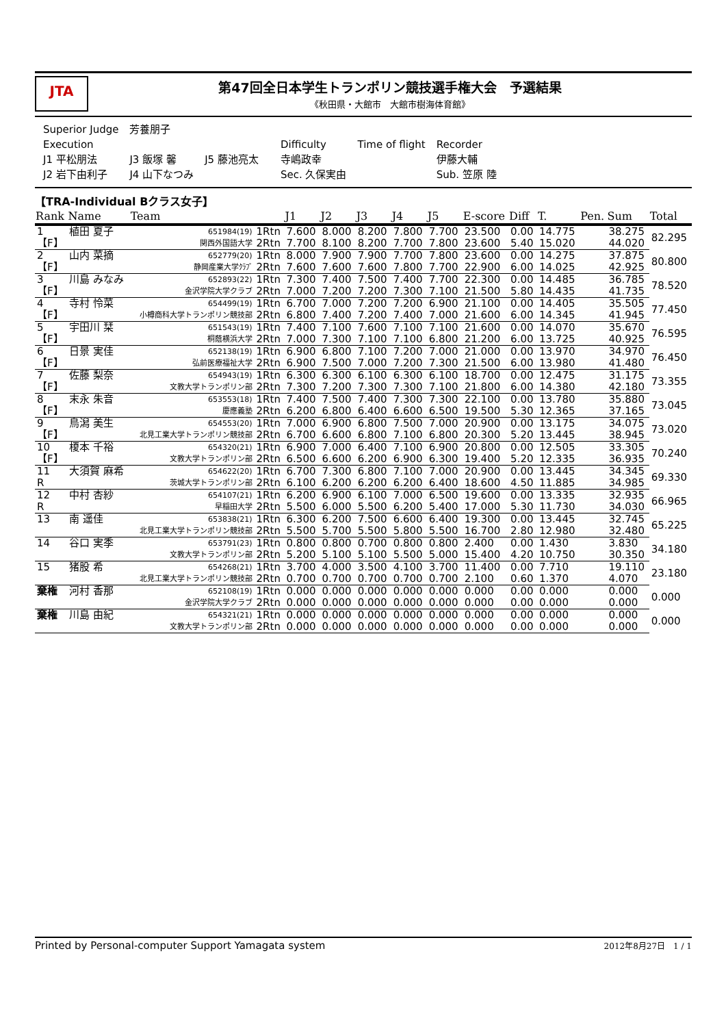JTA
第47回全日本学生トランポリン競技選手権大会　予選結果
《秋田県・大館市　大館市樹海体育館》
| Superior Judge | 芳養朋子 | | | | | |
| Execution | | | | Difficulty | Time of flight | Recorder |
| J1 平松朋法 | J3 飯塚 馨 | J5 藤池亮太 | | 寺嶋政幸 | | 伊藤大輔 |
| J2 岩下由利子 | J4 山下なつみ | | | Sec. 久保実由 | | Sub. 笠原 陸 |
【TRA-Individual Bクラス女子】
| Rank | Name | Team | | J1 | J2 | J3 | J4 | J5 | E-score | Diff | T. | Pen. | Sum | Total |
| --- | --- | --- | --- | --- | --- | --- | --- | --- | --- | --- | --- | --- | --- | --- |
| 1 | 植田 夏子 | 651984(19) | 1Rtn | 7.600 | 8.000 | 8.200 | 7.800 | 7.700 | 23.500 | 0.00 | 14.775 | | 38.275 | 82.295 |
| 【F】 | | 関西外国語大学 | 2Rtn | 7.700 | 8.100 | 8.200 | 7.700 | 7.800 | 23.600 | 5.40 | 15.020 | | 44.020 | |
| 2 | 山内 菜摘 | 652779(20) | 1Rtn | 8.000 | 7.900 | 7.900 | 7.700 | 7.800 | 23.600 | 0.00 | 14.275 | | 37.875 | 80.800 |
| 【F】 | | 静岡産業大学ｸﾗﾌﾞ | 2Rtn | 7.600 | 7.600 | 7.600 | 7.800 | 7.700 | 22.900 | 6.00 | 14.025 | | 42.925 | |
| 3 | 川島 みなみ | 652893(22) | 1Rtn | 7.300 | 7.400 | 7.500 | 7.400 | 7.700 | 22.300 | 0.00 | 14.485 | | 36.785 | 78.520 |
| 【F】 | | 金沢学院大学クラブ | 2Rtn | 7.000 | 7.200 | 7.200 | 7.300 | 7.100 | 21.500 | 5.80 | 14.435 | | 41.735 | |
| 4 | 寺村 怜菜 | 654499(19) | 1Rtn | 6.700 | 7.000 | 7.200 | 7.200 | 6.900 | 21.100 | 0.00 | 14.405 | | 35.505 | 77.450 |
| 【F】 | | 小樽商科大学トランポリン競技部 | 2Rtn | 6.800 | 7.400 | 7.200 | 7.400 | 7.000 | 21.600 | 6.00 | 14.345 | | 41.945 | |
| 5 | 宇田川 栞 | 651543(19) | 1Rtn | 7.400 | 7.100 | 7.600 | 7.100 | 7.100 | 21.600 | 0.00 | 14.070 | | 35.670 | 76.595 |
| 【F】 | | 桐蔭横浜大学 | 2Rtn | 7.000 | 7.300 | 7.100 | 7.100 | 6.800 | 21.200 | 6.00 | 13.725 | | 40.925 | |
| 6 | 日景 実佳 | 652138(19) | 1Rtn | 6.900 | 6.800 | 7.100 | 7.200 | 7.000 | 21.000 | 0.00 | 13.970 | | 34.970 | 76.450 |
| 【F】 | | 弘前医療福祉大学 | 2Rtn | 6.900 | 7.500 | 7.000 | 7.200 | 7.300 | 21.500 | 6.00 | 13.980 | | 41.480 | |
| 7 | 佐藤 梨奈 | 654943(19) | 1Rtn | 6.300 | 6.300 | 6.100 | 6.300 | 6.100 | 18.700 | 0.00 | 12.475 | | 31.175 | 73.355 |
| 【F】 | | 文教大学トランポリン部 | 2Rtn | 7.300 | 7.200 | 7.300 | 7.300 | 7.100 | 21.800 | 6.00 | 14.380 | | 42.180 | |
| 8 | 末永 朱音 | 653553(18) | 1Rtn | 7.400 | 7.500 | 7.400 | 7.300 | 7.300 | 22.100 | 0.00 | 13.780 | | 35.880 | 73.045 |
| 【F】 | | 慶應義塾 | 2Rtn | 6.200 | 6.800 | 6.400 | 6.600 | 6.500 | 19.500 | 5.30 | 12.365 | | 37.165 | |
| 9 | 鳥潟 美生 | 654553(20) | 1Rtn | 7.000 | 6.900 | 6.800 | 7.500 | 7.000 | 20.900 | 0.00 | 13.175 | | 34.075 | 73.020 |
| 【F】 | | 北見工業大学トランポリン競技部 | 2Rtn | 6.700 | 6.600 | 6.800 | 7.100 | 6.800 | 20.300 | 5.20 | 13.445 | | 38.945 | |
| 10 | 榎本 千裕 | 654320(21) | 1Rtn | 6.900 | 7.000 | 6.400 | 7.100 | 6.900 | 20.800 | 0.00 | 12.505 | | 33.305 | 70.240 |
| 【F】 | | 文教大学トランポリン部 | 2Rtn | 6.500 | 6.600 | 6.200 | 6.900 | 6.300 | 19.400 | 5.20 | 12.335 | | 36.935 | |
| 11 | 大須賀 麻希 | 654622(20) | 1Rtn | 6.700 | 7.300 | 6.800 | 7.100 | 7.000 | 20.900 | 0.00 | 13.445 | | 34.345 | 69.330 |
| R | | 茨城大学トランポリン部 | 2Rtn | 6.100 | 6.200 | 6.200 | 6.200 | 6.400 | 18.600 | 4.50 | 11.885 | | 34.985 | |
| 12 | 中村 杏紗 | 654107(21) | 1Rtn | 6.200 | 6.900 | 6.100 | 7.000 | 6.500 | 19.600 | 0.00 | 13.335 | | 32.935 | 66.965 |
| R | | 早稲田大学 | 2Rtn | 5.500 | 6.000 | 5.500 | 6.200 | 5.400 | 17.000 | 5.30 | 11.730 | | 34.030 | |
| 13 | 南 遥佳 | 653838(21) | 1Rtn | 6.300 | 6.200 | 7.500 | 6.600 | 6.400 | 19.300 | 0.00 | 13.445 | | 32.745 | 65.225 |
| | | 北見工業大学トランポリン競技部 | 2Rtn | 5.500 | 5.700 | 5.500 | 5.800 | 5.500 | 16.700 | 2.80 | 12.980 | | 32.480 | |
| 14 | 谷口 実季 | 653791(23) | 1Rtn | 0.800 | 0.800 | 0.700 | 0.800 | 0.800 | 2.400 | 0.00 | 1.430 | | 3.830 | 34.180 |
| | | 文教大学トランポリン部 | 2Rtn | 5.200 | 5.100 | 5.100 | 5.500 | 5.000 | 15.400 | 4.20 | 10.750 | | 30.350 | |
| 15 | 猪股 希 | 654268(21) | 1Rtn | 3.700 | 4.000 | 3.500 | 4.100 | 3.700 | 11.400 | 0.00 | 7.710 | | 19.110 | 23.180 |
| | | 北見工業大学トランポリン競技部 | 2Rtn | 0.700 | 0.700 | 0.700 | 0.700 | 0.700 | 2.100 | 0.60 | 1.370 | | 4.070 | |
| 棄権 | 河村 香那 | 652108(19) | 1Rtn | 0.000 | 0.000 | 0.000 | 0.000 | 0.000 | 0.000 | 0.00 | 0.000 | | 0.000 | 0.000 |
| | | 金沢学院大学クラブ | 2Rtn | 0.000 | 0.000 | 0.000 | 0.000 | 0.000 | 0.000 | 0.00 | 0.000 | | 0.000 | |
| 棄権 | 川島 由紀 | 654321(21) | 1Rtn | 0.000 | 0.000 | 0.000 | 0.000 | 0.000 | 0.000 | 0.00 | 0.000 | | 0.000 | 0.000 |
| | | 文教大学トランポリン部 | 2Rtn | 0.000 | 0.000 | 0.000 | 0.000 | 0.000 | 0.000 | 0.00 | 0.000 | | 0.000 | |
Printed by Personal-computer Support Yamagata system 2012年8月27日　1 / 1